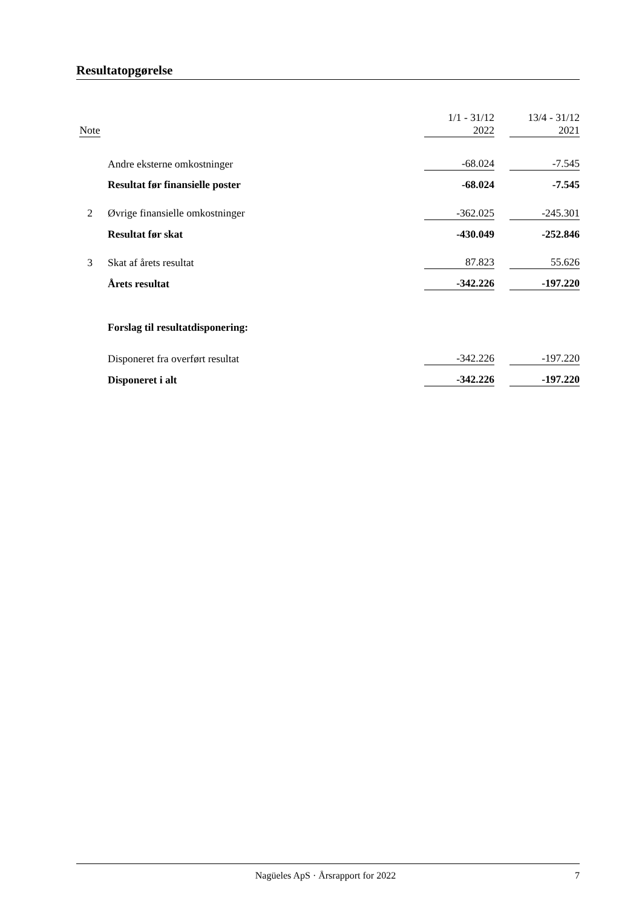Resultatopgørelse
| Note | | 1/1 - 31/12 2022 | | 13/4 - 31/12 2021 |
| | Andre eksterne omkostninger | -68.024 | | -7.545 |
| | Resultat før finansielle poster | -68.024 | | -7.545 |
| 2 | Øvrige finansielle omkostninger | -362.025 | | -245.301 |
| | Resultat før skat | -430.049 | | -252.846 |
| 3 | Skat af årets resultat | 87.823 | | 55.626 |
| | Årets resultat | -342.226 | | -197.220 |
| | Forslag til resultatdisponering: | | | |
| | Disponeret fra overført resultat | -342.226 | | -197.220 |
| | Disponeret i alt | -342.226 | | -197.220 |
Nagüeles ApS · Årsrapport for 2022 7